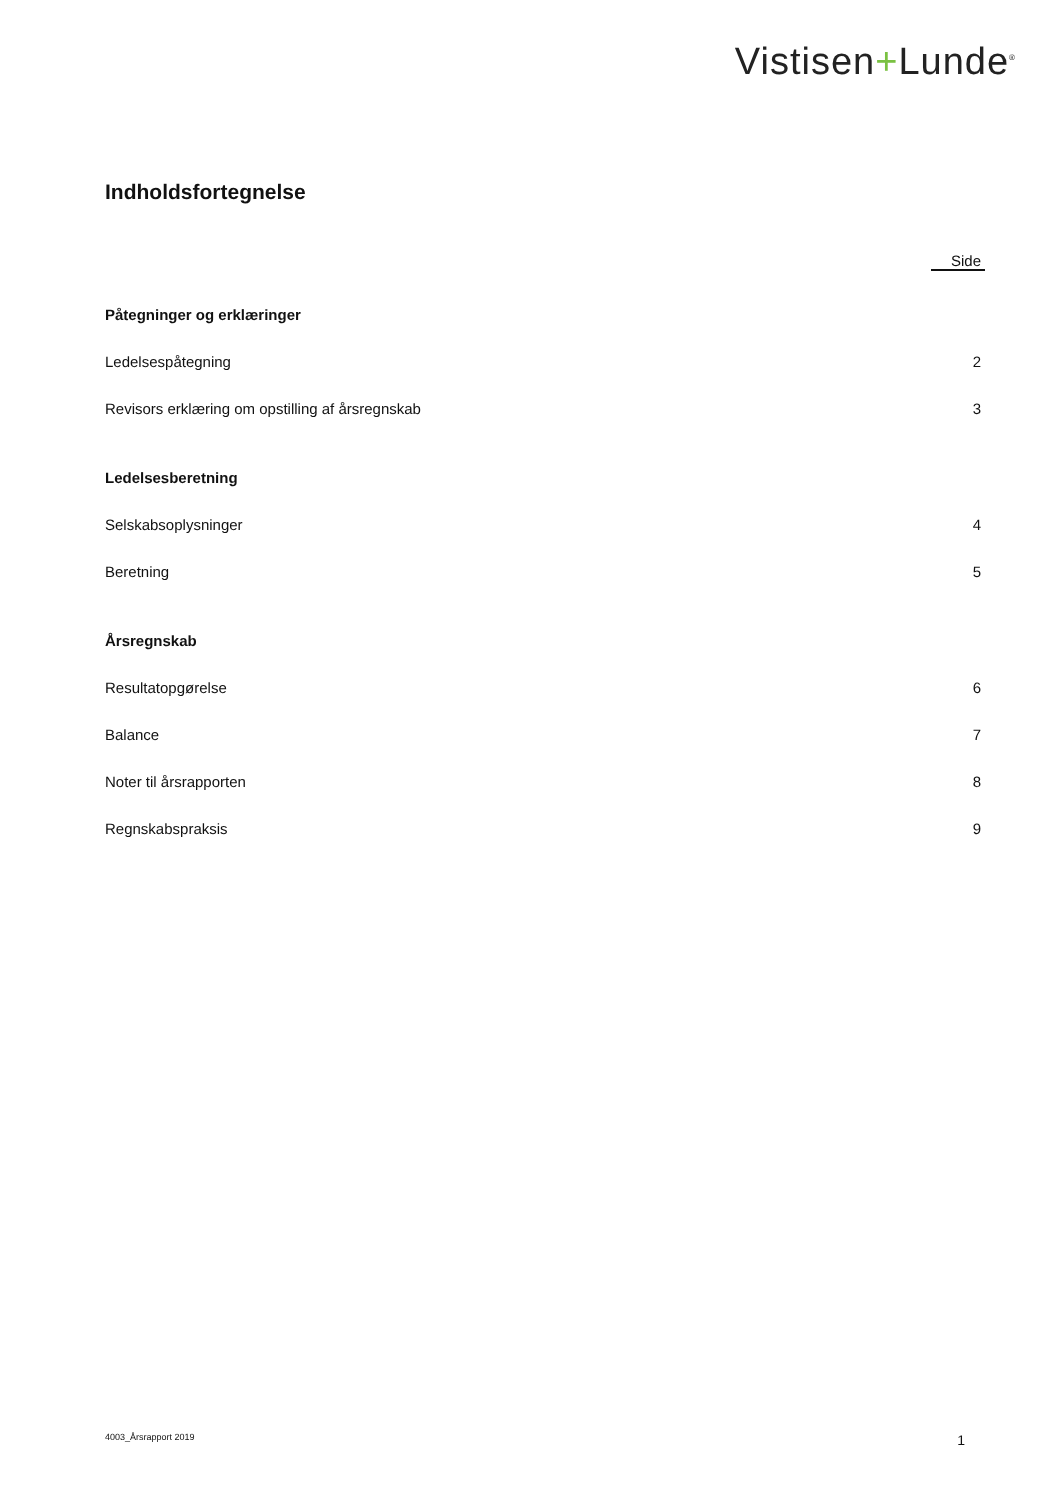Vistisen+Lunde<sup>®</sup>
Indholdsfortegnelse
Side
Påtegninger og erklæringer
Ledelsespåtegning 2
Revisors erklæring om opstilling af årsregnskab 3
Ledelsesberetning
Selskabsoplysninger 4
Beretning 5
Årsregnskab
Resultatopgørelse 6
Balance 7
Noter til årsrapporten 8
Regnskabspraksis 9
4003_Årsrapport 2019 1